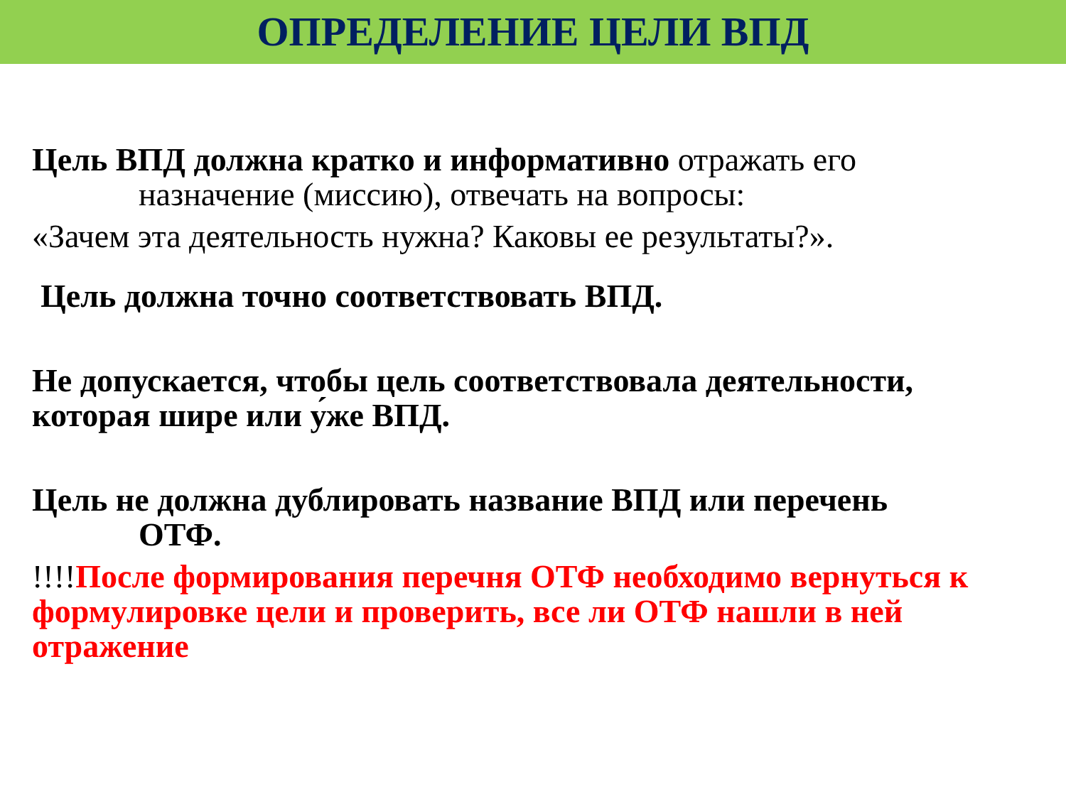ОПРЕДЕЛЕНИЕ ЦЕЛИ ВПД
Цель ВПД должна кратко и информативно отражать его
назначение (миссию), отвечать на вопросы:
«Зачем эта деятельность нужна? Каковы ее результаты?».
Цель должна точно соответствовать ВПД.
Не допускается, чтобы цель соответствовала деятельности, которая шире или у́же ВПД.
Цель не должна дублировать название ВПД или перечень
ОТФ.
!!!!После формирования перечня ОТФ необходимо вернуться к формулировке цели и проверить, все ли ОТФ нашли в ней отражение